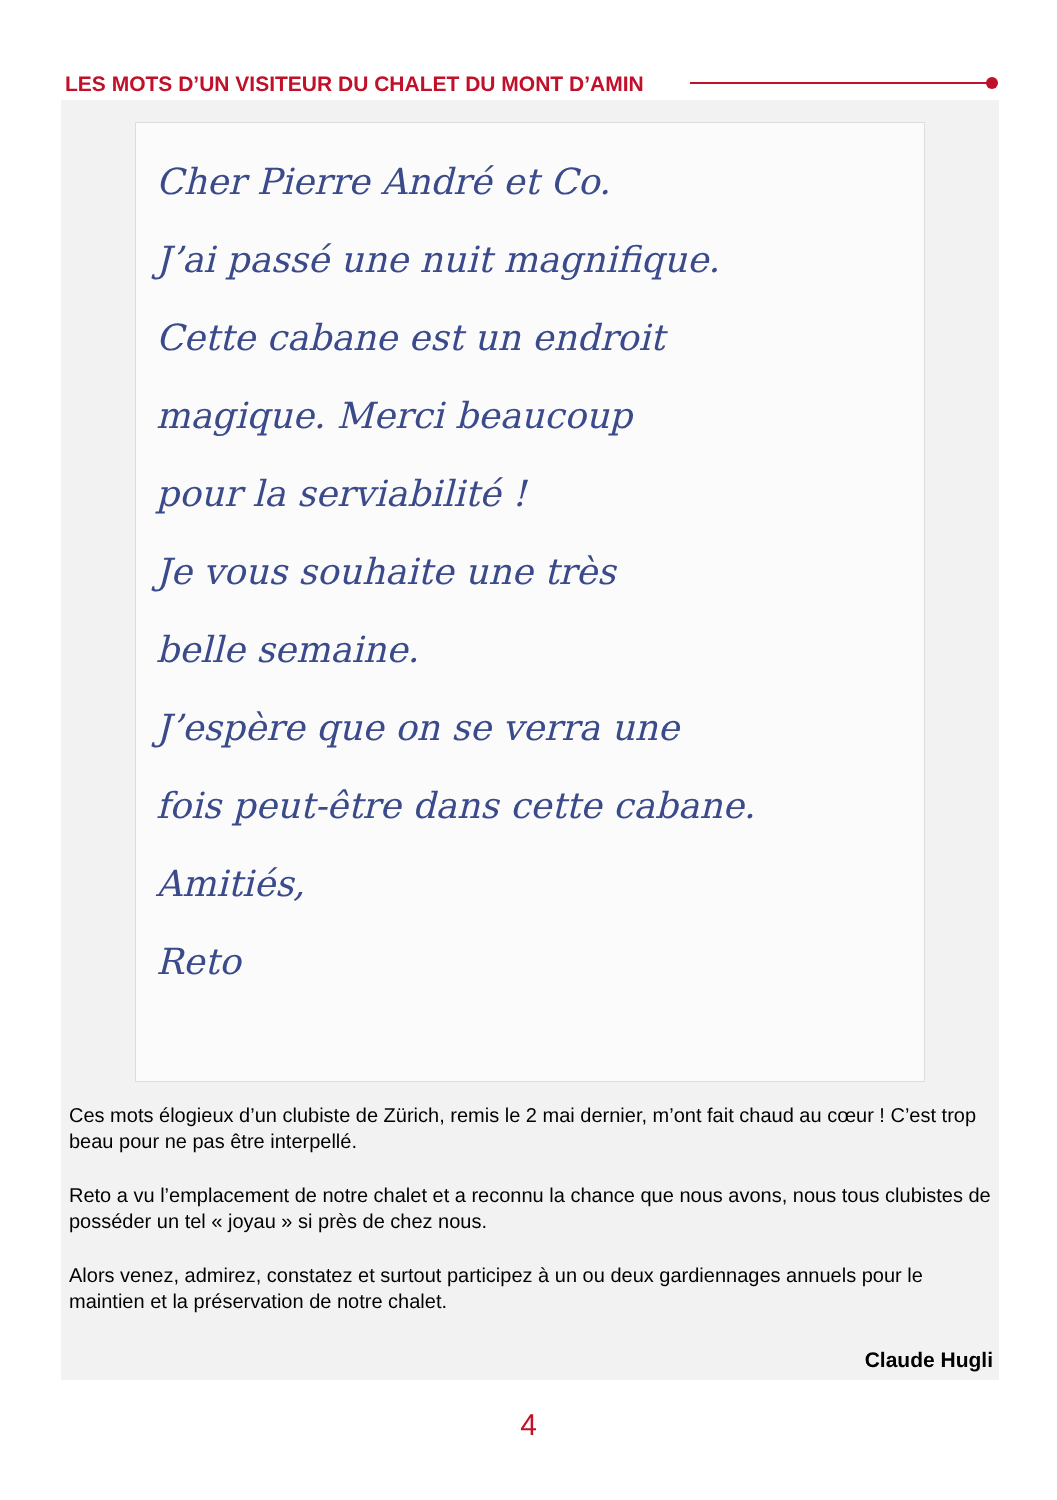LES MOTS D’UN VISITEUR DU CHALET DU MONT D’AMIN
Cher Pierre André et Co.
J’ai passé une nuit magnifique.
Cette cabane est un endroit
magique. Merci beaucoup
pour la serviabilité !
Je vous souhaite une très
belle semaine.
J’espère que on se verra une
fois peut-être dans cette cabane.
Amitiés,
Reto
Ces mots élogieux d’un clubiste de Zürich, remis le 2 mai dernier, m’ont fait chaud au cœur ! C’est trop beau pour ne pas être interpellé.
Reto a vu l’emplacement de notre chalet et a reconnu la chance que nous avons, nous tous clubistes de posséder un tel « joyau » si près de chez nous.
Alors venez, admirez, constatez et surtout participez à un ou deux gardiennages annuels pour le maintien et la préservation de notre chalet.
Claude Hugli
4